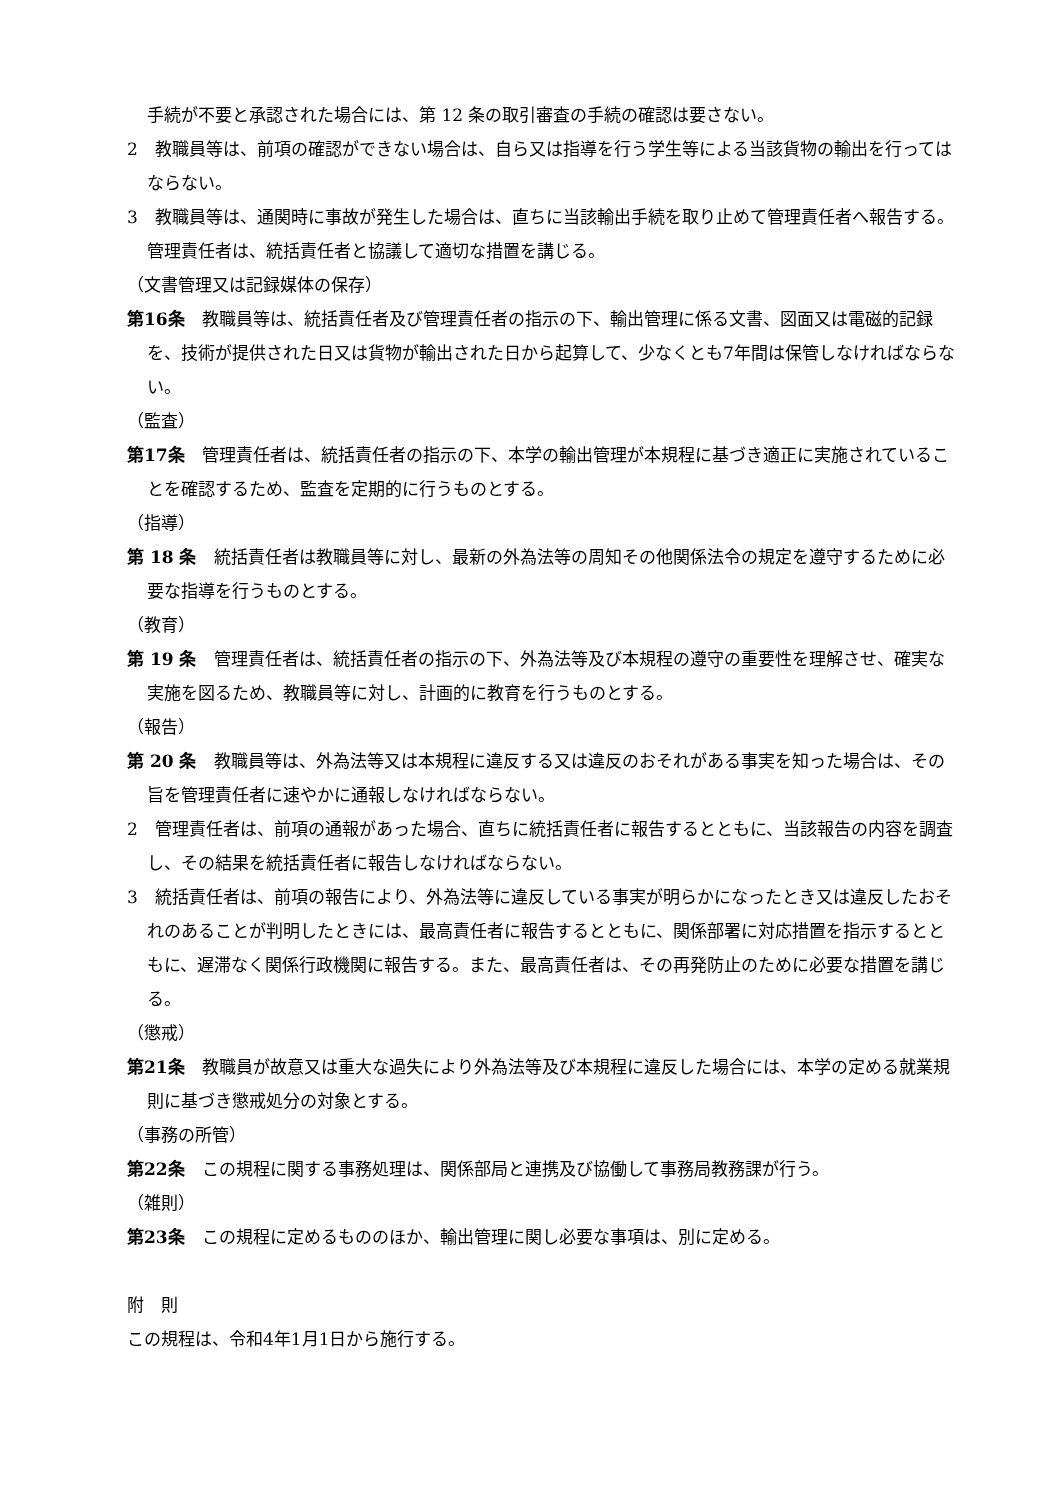手続が不要と承認された場合には、第 12 条の取引審査の手続の確認は要さない。
2　教職員等は、前項の確認ができない場合は、自ら又は指導を行う学生等による当該貨物の輸出を行ってはならない。
3　教職員等は、通関時に事故が発生した場合は、直ちに当該輸出手続を取り止めて管理責任者へ報告する。管理責任者は、統括責任者と協議して適切な措置を講じる。
（文書管理又は記録媒体の保存）
第16条　教職員等は、統括責任者及び管理責任者の指示の下、輸出管理に係る文書、図面又は電磁的記録を、技術が提供された日又は貨物が輸出された日から起算して、少なくとも7年間は保管しなければならない。
（監査）
第17条　管理責任者は、統括責任者の指示の下、本学の輸出管理が本規程に基づき適正に実施されていることを確認するため、監査を定期的に行うものとする。
（指導）
第 18 条　統括責任者は教職員等に対し、最新の外為法等の周知その他関係法令の規定を遵守するために必要な指導を行うものとする。
（教育）
第 19 条　管理責任者は、統括責任者の指示の下、外為法等及び本規程の遵守の重要性を理解させ、確実な実施を図るため、教職員等に対し、計画的に教育を行うものとする。
（報告）
第 20 条　教職員等は、外為法等又は本規程に違反する又は違反のおそれがある事実を知った場合は、その旨を管理責任者に速やかに通報しなければならない。
2　管理責任者は、前項の通報があった場合、直ちに統括責任者に報告するとともに、当該報告の内容を調査し、その結果を統括責任者に報告しなければならない。
3　統括責任者は、前項の報告により、外為法等に違反している事実が明らかになったとき又は違反したおそれのあることが判明したときには、最高責任者に報告するとともに、関係部署に対応措置を指示するとともに、遅滞なく関係行政機関に報告する。また、最高責任者は、その再発防止のために必要な措置を講じる。
（懲戒）
第21条　教職員が故意又は重大な過失により外為法等及び本規程に違反した場合には、本学の定める就業規則に基づき懲戒処分の対象とする。
（事務の所管）
第22条　この規程に関する事務処理は、関係部局と連携及び協働して事務局教務課が行う。
（雑則）
第23条　この規程に定めるもののほか、輸出管理に関し必要な事項は、別に定める。
附　則
この規程は、令和4年1月1日から施行する。